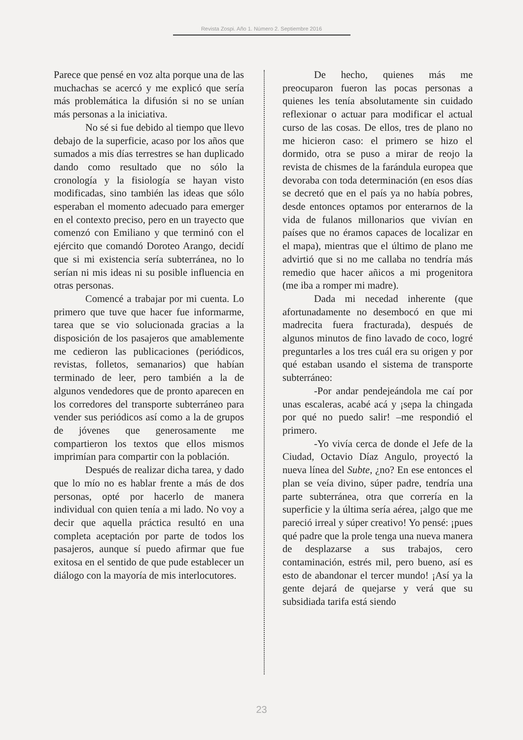Revista Zospi. Año 1. Número 2. Septiembre 2016
Parece que pensé en voz alta porque una de las muchachas se acercó y me explicó que sería más problemática la difusión si no se unían más personas a la iniciativa.
No sé si fue debido al tiempo que llevo debajo de la superficie, acaso por los años que sumados a mis días terrestres se han duplicado dando como resultado que no sólo la cronología y la fisiología se hayan visto modificadas, sino también las ideas que sólo esperaban el momento adecuado para emerger en el contexto preciso, pero en un trayecto que comenzó con Emiliano y que terminó con el ejército que comandó Doroteo Arango, decidí que si mi existencia sería subterránea, no lo serían ni mis ideas ni su posible influencia en otras personas.
Comencé a trabajar por mi cuenta. Lo primero que tuve que hacer fue informarme, tarea que se vio solucionada gracias a la disposición de los pasajeros que amablemente me cedieron las publicaciones (periódicos, revistas, folletos, semanarios) que habían terminado de leer, pero también a la de algunos vendedores que de pronto aparecen en los corredores del transporte subterráneo para vender sus periódicos así como a la de grupos de jóvenes que generosamente me compartieron los textos que ellos mismos imprimían para compartir con la población.
Después de realizar dicha tarea, y dado que lo mío no es hablar frente a más de dos personas, opté por hacerlo de manera individual con quien tenía a mi lado. No voy a decir que aquella práctica resultó en una completa aceptación por parte de todos los pasajeros, aunque sí puedo afirmar que fue exitosa en el sentido de que pude establecer un diálogo con la mayoría de mis interlocutores.
De hecho, quienes más me preocuparon fueron las pocas personas a quienes les tenía absolutamente sin cuidado reflexionar o actuar para modificar el actual curso de las cosas. De ellos, tres de plano no me hicieron caso: el primero se hizo el dormido, otra se puso a mirar de reojo la revista de chismes de la farándula europea que devoraba con toda determinación (en esos días se decretó que en el país ya no había pobres, desde entonces optamos por enterarnos de la vida de fulanos millonarios que vivían en países que no éramos capaces de localizar en el mapa), mientras que el último de plano me advirtió que si no me callaba no tendría más remedio que hacer añicos a mi progenitora (me iba a romper mi madre).
Dada mi necedad inherente (que afortunadamente no desembocó en que mi madrecita fuera fracturada), después de algunos minutos de fino lavado de coco, logré preguntarles a los tres cuál era su origen y por qué estaban usando el sistema de transporte subterráneo:
-Por andar pendejeándola me caí por unas escaleras, acabé acá y ¡sepa la chingada por qué no puedo salir! –me respondió el primero.
-Yo vivía cerca de donde el Jefe de la Ciudad, Octavio Díaz Angulo, proyectó la nueva línea del Subte, ¿no? En ese entonces el plan se veía divino, súper padre, tendría una parte subterránea, otra que correría en la superficie y la última sería aérea, ¡algo que me pareció irreal y súper creativo! Yo pensé: ¡pues qué padre que la prole tenga una nueva manera de desplazarse a sus trabajos, cero contaminación, estrés mil, pero bueno, así es esto de abandonar el tercer mundo! ¡Así ya la gente dejará de quejarse y verá que su subsidiada tarifa está siendo
23